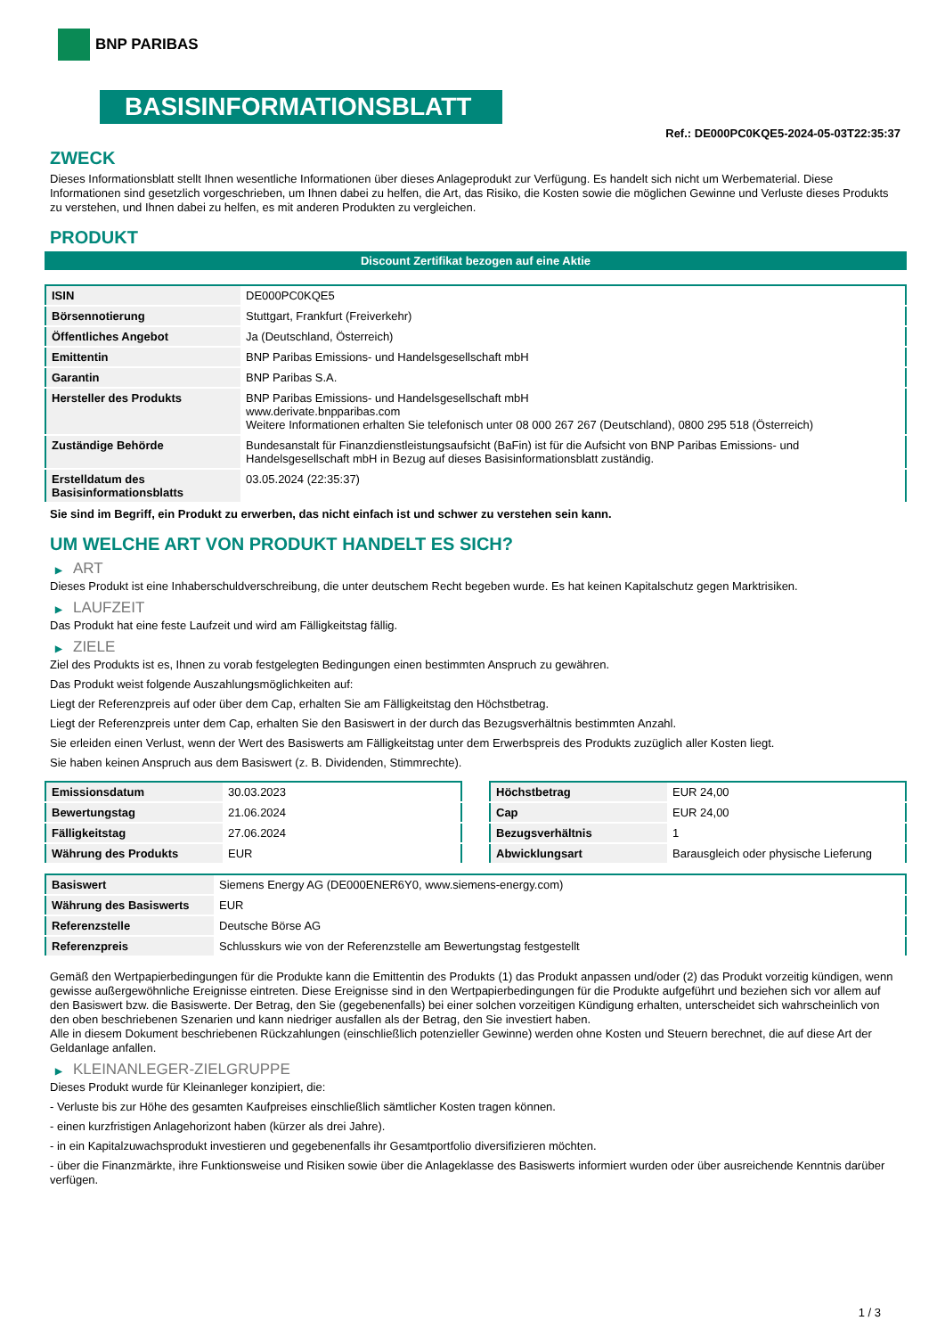BNP PARIBAS
BASISINFORMATIONSBLATT
Ref.: DE000PC0KQE5-2024-05-03T22:35:37
ZWECK
Dieses Informationsblatt stellt Ihnen wesentliche Informationen über dieses Anlageprodukt zur Verfügung. Es handelt sich nicht um Werbematerial. Diese Informationen sind gesetzlich vorgeschrieben, um Ihnen dabei zu helfen, die Art, das Risiko, die Kosten sowie die möglichen Gewinne und Verluste dieses Produkts zu verstehen, und Ihnen dabei zu helfen, es mit anderen Produkten zu vergleichen.
PRODUKT
Discount Zertifikat bezogen auf eine Aktie
| ISIN | DE000PC0KQE5 |
| Börsennotierung | Stuttgart, Frankfurt (Freiverkehr) |
| Öffentliches Angebot | Ja (Deutschland, Österreich) |
| Emittentin | BNP Paribas Emissions- und Handelsgesellschaft mbH |
| Garantin | BNP Paribas S.A. |
| Hersteller des Produkts | BNP Paribas Emissions- und Handelsgesellschaft mbH www.derivate.bnpparibas.com Weitere Informationen erhalten Sie telefonisch unter 08 000 267 267 (Deutschland), 0800 295 518 (Österreich) |
| Zuständige Behörde | Bundesanstalt für Finanzdienstleistungsaufsicht (BaFin) ist für die Aufsicht von BNP Paribas Emissions- und Handelsgesellschaft mbH in Bezug auf dieses Basisinformationsblatt zuständig. |
| Erstelldatum des Basisinformationsblatts | 03.05.2024 (22:35:37) |
Sie sind im Begriff, ein Produkt zu erwerben, das nicht einfach ist und schwer zu verstehen sein kann.
UM WELCHE ART VON PRODUKT HANDELT ES SICH?
▶ ART
Dieses Produkt ist eine Inhaberschuldverschreibung, die unter deutschem Recht begeben wurde. Es hat keinen Kapitalschutz gegen Marktrisiken.
▶ LAUFZEIT
Das Produkt hat eine feste Laufzeit und wird am Fälligkeitstag fällig.
▶ ZIELE
Ziel des Produkts ist es, Ihnen zu vorab festgelegten Bedingungen einen bestimmten Anspruch zu gewähren.
Das Produkt weist folgende Auszahlungsmöglichkeiten auf:
Liegt der Referenzpreis auf oder über dem Cap, erhalten Sie am Fälligkeitstag den Höchstbetrag.
Liegt der Referenzpreis unter dem Cap, erhalten Sie den Basiswert in der durch das Bezugsverhältnis bestimmten Anzahl.
Sie erleiden einen Verlust, wenn der Wert des Basiswerts am Fälligkeitstag unter dem Erwerbspreis des Produkts zuzüglich aller Kosten liegt.
Sie haben keinen Anspruch aus dem Basiswert (z. B. Dividenden, Stimmrechte).
| Emissionsdatum | 30.03.2023 |
| Bewertungstag | 21.06.2024 |
| Fälligkeitstag | 27.06.2024 |
| Währung des Produkts | EUR |
| Höchstbetrag | EUR 24,00 |
| Cap | EUR 24,00 |
| Bezugsverhältnis | 1 |
| Abwicklungsart | Barausgleich oder physische Lieferung |
| Basiswert | Siemens Energy AG (DE000ENER6Y0, www.siemens-energy.com) |
| Währung des Basiswerts | EUR |
| Referenzstelle | Deutsche Börse AG |
| Referenzpreis | Schlusskurs wie von der Referenzstelle am Bewertungstag festgestellt |
Gemäß den Wertpapierbedingungen für die Produkte kann die Emittentin des Produkts (1) das Produkt anpassen und/oder (2) das Produkt vorzeitig kündigen, wenn gewisse außergewöhnliche Ereignisse eintreten. Diese Ereignisse sind in den Wertpapierbedingungen für die Produkte aufgeführt und beziehen sich vor allem auf den Basiswert bzw. die Basiswerte. Der Betrag, den Sie (gegebenenfalls) bei einer solchen vorzeitigen Kündigung erhalten, unterscheidet sich wahrscheinlich von den oben beschriebenen Szenarien und kann niedriger ausfallen als der Betrag, den Sie investiert haben.
Alle in diesem Dokument beschriebenen Rückzahlungen (einschließlich potenzieller Gewinne) werden ohne Kosten und Steuern berechnet, die auf diese Art der Geldanlage anfallen.
▶ KLEINANLEGER-ZIELGRUPPE
Dieses Produkt wurde für Kleinanleger konzipiert, die:
- Verluste bis zur Höhe des gesamten Kaufpreises einschließlich sämtlicher Kosten tragen können.
- einen kurzfristigen Anlagehorizont haben (kürzer als drei Jahre).
- in ein Kapitalzuwachsprodukt investieren und gegebenenfalls ihr Gesamtportfolio diversifizieren möchten.
- über die Finanzmärkte, ihre Funktionsweise und Risiken sowie über die Anlageklasse des Basiswerts informiert wurden oder über ausreichende Kenntnis darüber verfügen.
1 / 3